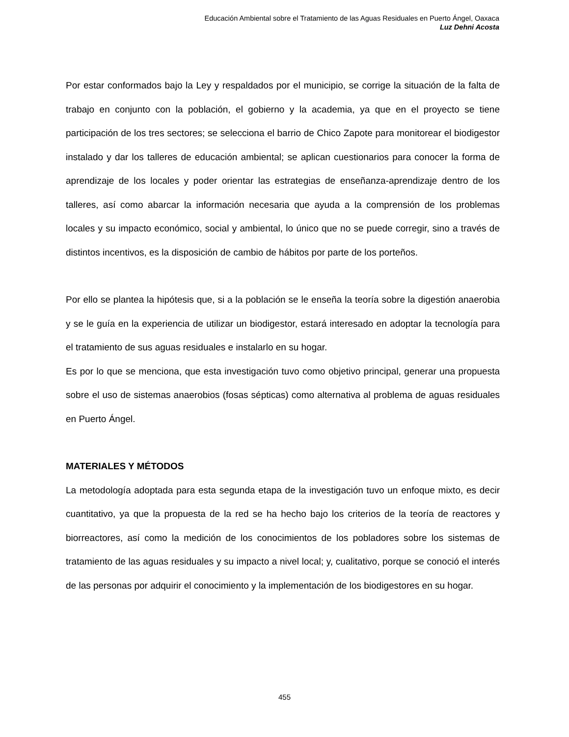Educación Ambiental sobre el Tratamiento de las Aguas Residuales en Puerto Ángel, Oaxaca
Luz Dehni Acosta
Por estar conformados bajo la Ley y respaldados por el municipio, se corrige la situación de la falta de trabajo en conjunto con la población, el gobierno y la academia, ya que en el proyecto se tiene participación de los tres sectores; se selecciona el barrio de Chico Zapote para monitorear el biodigestor instalado y dar los talleres de educación ambiental; se aplican cuestionarios para conocer la forma de aprendizaje de los locales y poder orientar las estrategias de enseñanza-aprendizaje dentro de los talleres, así como abarcar la información necesaria que ayuda a la comprensión de los problemas locales y su impacto económico, social y ambiental, lo único que no se puede corregir, sino a través de distintos incentivos, es la disposición de cambio de hábitos por parte de los porteños.
Por ello se plantea la hipótesis que, si a la población se le enseña la teoría sobre la digestión anaerobia y se le guía en la experiencia de utilizar un biodigestor, estará interesado en adoptar la tecnología para el tratamiento de sus aguas residuales e instalarlo en su hogar.
Es por lo que se menciona, que esta investigación tuvo como objetivo principal, generar una propuesta sobre el uso de sistemas anaerobios (fosas sépticas) como alternativa al problema de aguas residuales en Puerto Ángel.
MATERIALES Y MÉTODOS
La metodología adoptada para esta segunda etapa de la investigación tuvo un enfoque mixto, es decir cuantitativo, ya que la propuesta de la red se ha hecho bajo los criterios de la teoría de reactores y biorreactores, así como la medición de los conocimientos de los pobladores sobre los sistemas de tratamiento de las aguas residuales y su impacto a nivel local; y, cualitativo, porque se conoció el interés de las personas por adquirir el conocimiento y la implementación de los biodigestores en su hogar.
455